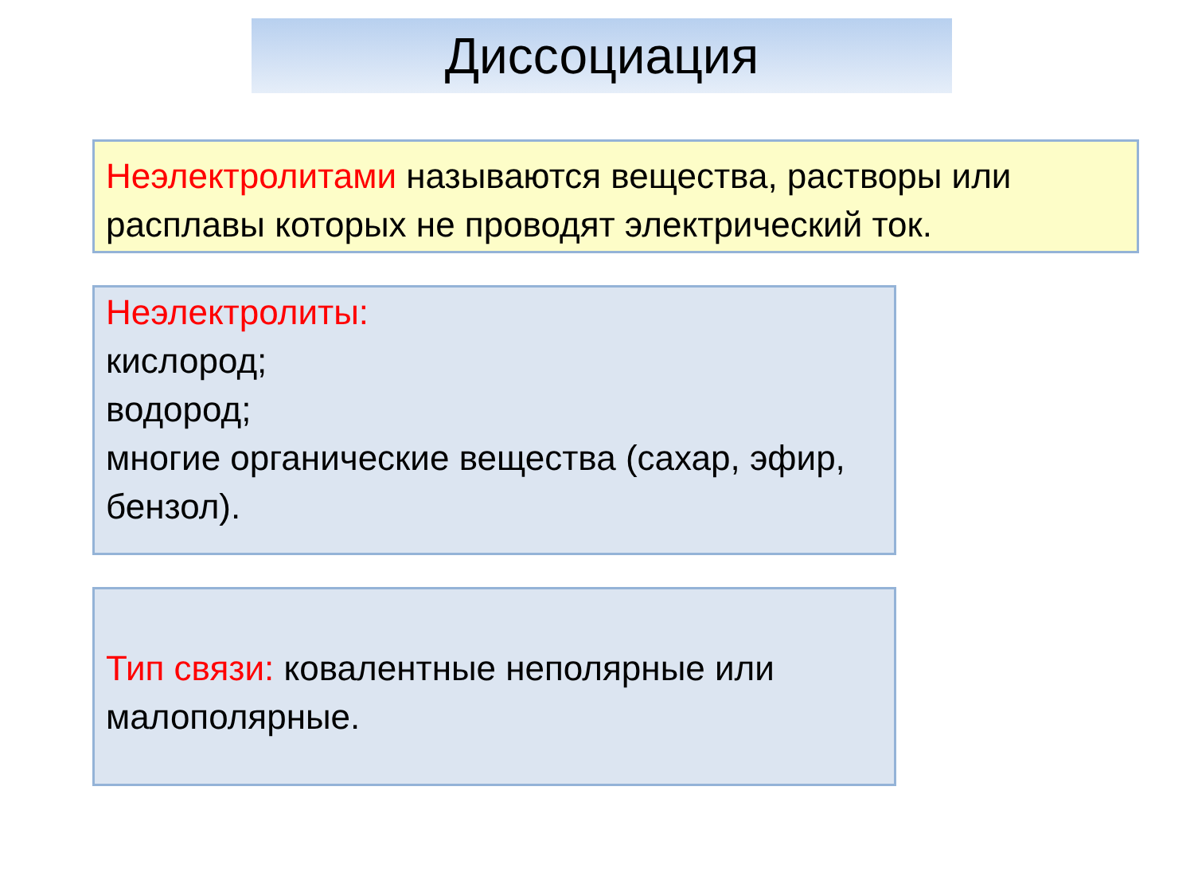Диссоциация
Неэлектролитами называются вещества, растворы или расплавы которых не проводят электрический ток.
Неэлектролиты:
кислород;
водород;
многие органические вещества (сахар, эфир, бензол).
Тип связи: ковалентные неполярные или малополярные.